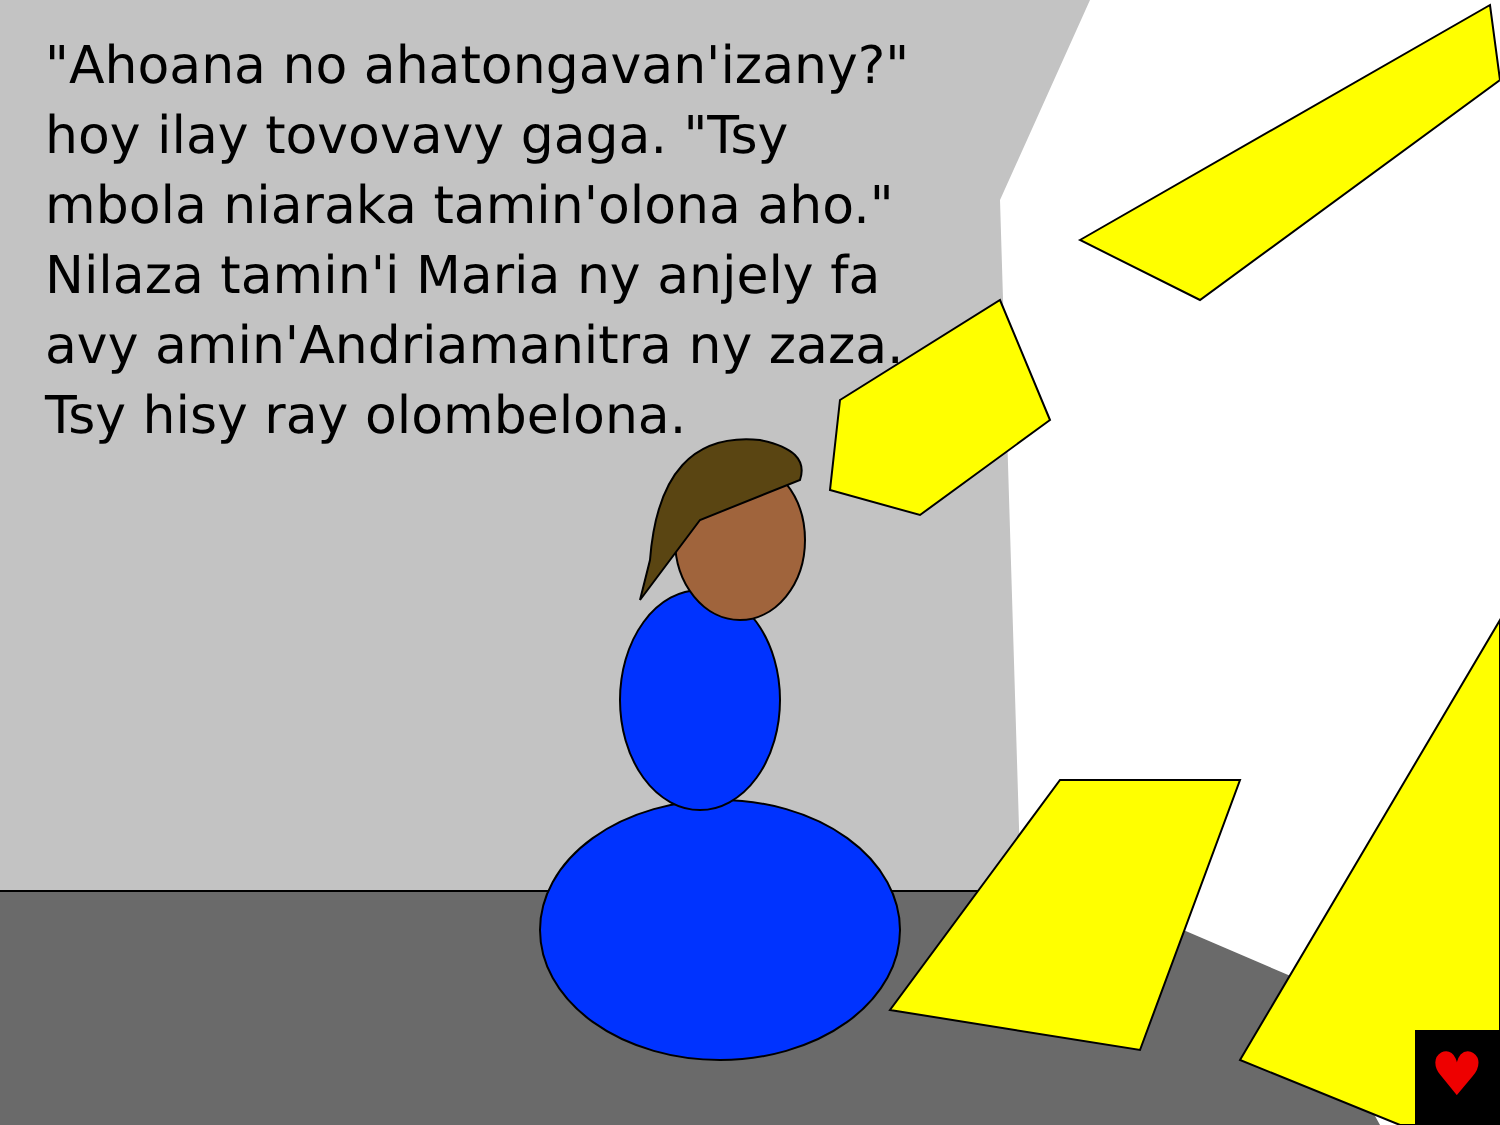♥
"Ahoana no ahatongavan'izany?" hoy ilay tovovavy gaga. "Tsy mbola niaraka tamin'olona aho." Nilaza tamin'i Maria ny anjely fa avy amin'Andriamanitra ny zaza. Tsy hisy ray olombelona.